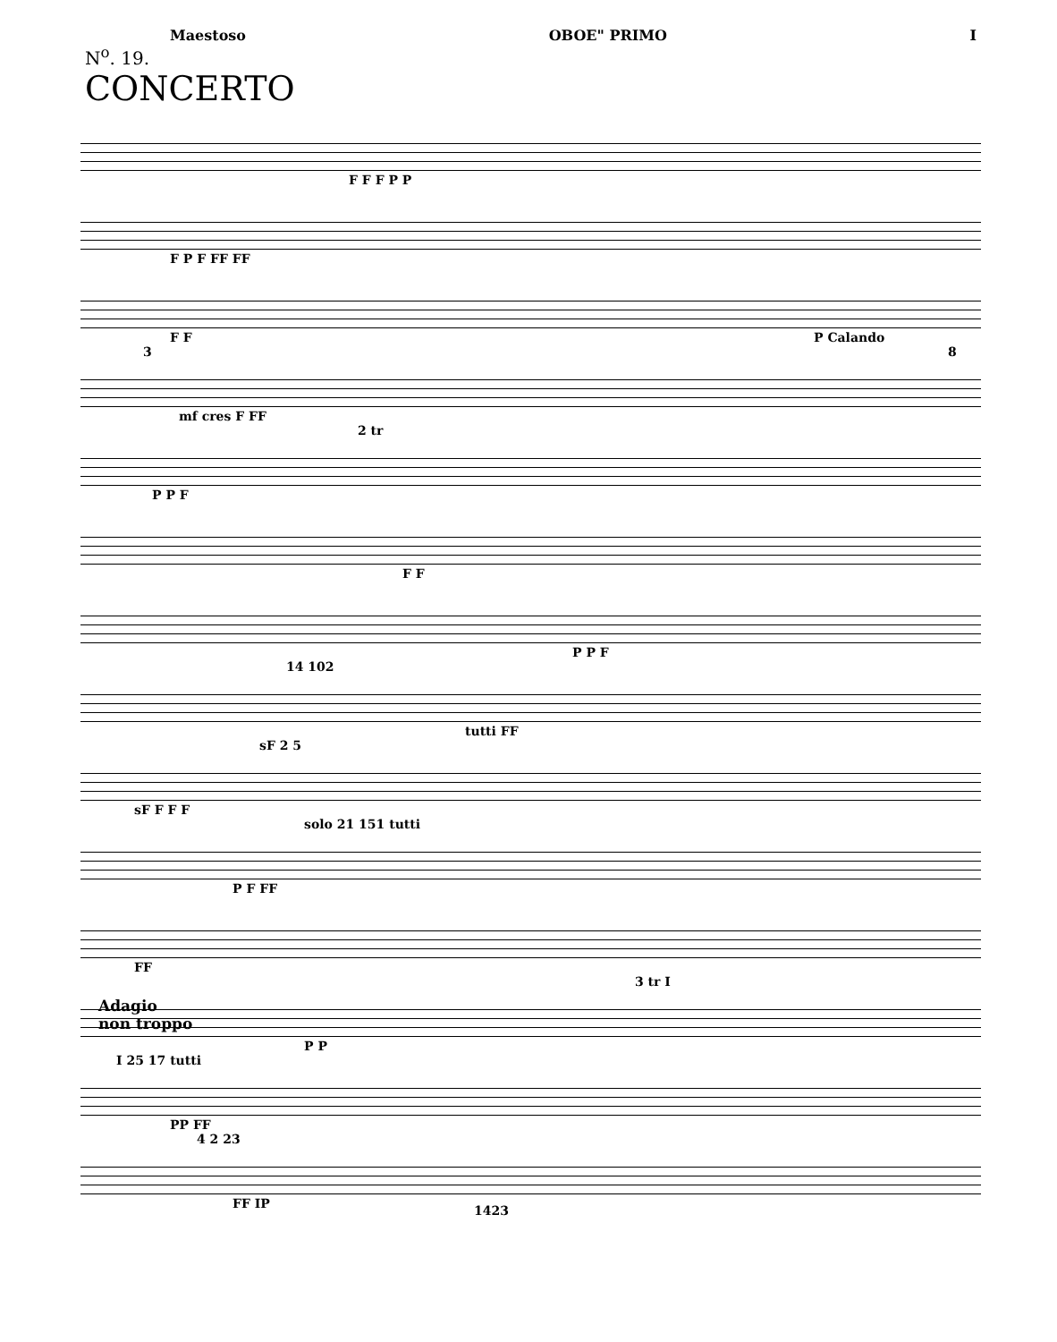Maestoso OBOE" PRIMO I
N<sup>o</sup>. 19.
CONCERTO
F F F P P
F P F FF FF
F F P Calando
3 8
mf cres F FF
2 tr
P P F
F F
P P F
14 102
tutti FF
sF 2 5
sF F F F
solo 21 151 tutti
P F FF
FF
Adagio
non troppo
3 tr I
P P
I 25 17 tutti
PP FF
4 2 23
FF IP 1423